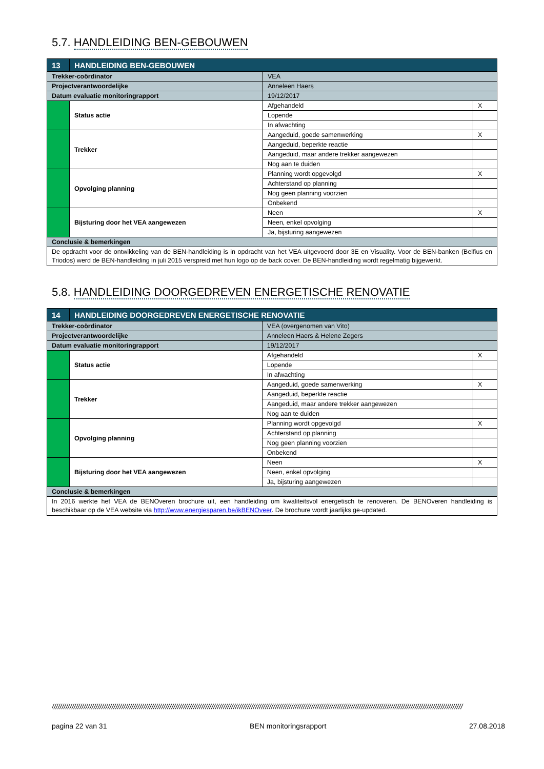5.7. HANDLEIDING BEN-GEBOUWEN
| 13 | HANDLEIDING BEN-GEBOUWEN | | | |
| Trekker-coördinator | | VEA | | |
| Projectverantwoordelijke | | Anneleen Haers | | |
| Datum evaluatie monitoringrapport | | 19/12/2017 | | |
| | Status actie | | Afgehandeld | X |
| | | | Lopende | |
| | | | In afwachting | |
| | Trekker | | Aangeduid, goede samenwerking | X |
| | | | Aangeduid, beperkte reactie | |
| | | | Aangeduid, maar andere trekker aangewezen | |
| | | | Nog aan te duiden | |
| | Opvolging planning | | Planning wordt opgevolgd | X |
| | | | Achterstand op planning | |
| | | | Nog geen planning voorzien | |
| | | | Onbekend | |
| | Bijsturing door het VEA aangewezen | | Neen | X |
| | | | Neen, enkel opvolging | |
| | | | Ja, bijsturing aangewezen | |
| Conclusie & bemerkingen | | | | |
| De opdracht voor de ontwikkeling van de BEN-handleiding is in opdracht van het VEA uitgevoerd door 3E en Visuality. Voor de BEN-banken (Belfius en Triodos) werd de BEN-handleiding in juli 2015 verspreid met hun logo op de back cover. De BEN-handleiding wordt regelmatig bijgewerkt. | | | | |
5.8. HANDLEIDING DOORGEDREVEN ENERGETISCHE RENOVATIE
| 14 | HANDLEIDING DOORGEDREVEN ENERGETISCHE RENOVATIE | | | |
| Trekker-coördinator | | VEA (overgenomen van Vito) | | |
| Projectverantwoordelijke | | Anneleen Haers & Helene Zegers | | |
| Datum evaluatie monitoringrapport | | 19/12/2017 | | |
| | Status actie | | Afgehandeld | X |
| | | | Lopende | |
| | | | In afwachting | |
| | Trekker | | Aangeduid, goede samenwerking | X |
| | | | Aangeduid, beperkte reactie | |
| | | | Aangeduid, maar andere trekker aangewezen | |
| | | | Nog aan te duiden | |
| | Opvolging planning | | Planning wordt opgevolgd | X |
| | | | Achterstand op planning | |
| | | | Nog geen planning voorzien | |
| | | | Onbekend | |
| | Bijsturing door het VEA aangewezen | | Neen | X |
| | | | Neen, enkel opvolging | |
| | | | Ja, bijsturing aangewezen | |
| Conclusie & bemerkingen | | | | |
| In 2016 werkte het VEA de BENOveren brochure uit, een handleiding om kwaliteitsvol energetisch te renoveren. De BENOveren handleiding is beschikbaar op de VEA website via http://www.energiesparen.be/ikBENOveer . De brochure wordt jaarlijks ge-updated. | | | | |
//////////////////////////////////////////////////////////////////////////////////////////////////////////////////////////////////////////////////////////////////////////////////////////////////////////////
pagina 22 van 31 BEN monitoringsrapport 27.08.2018